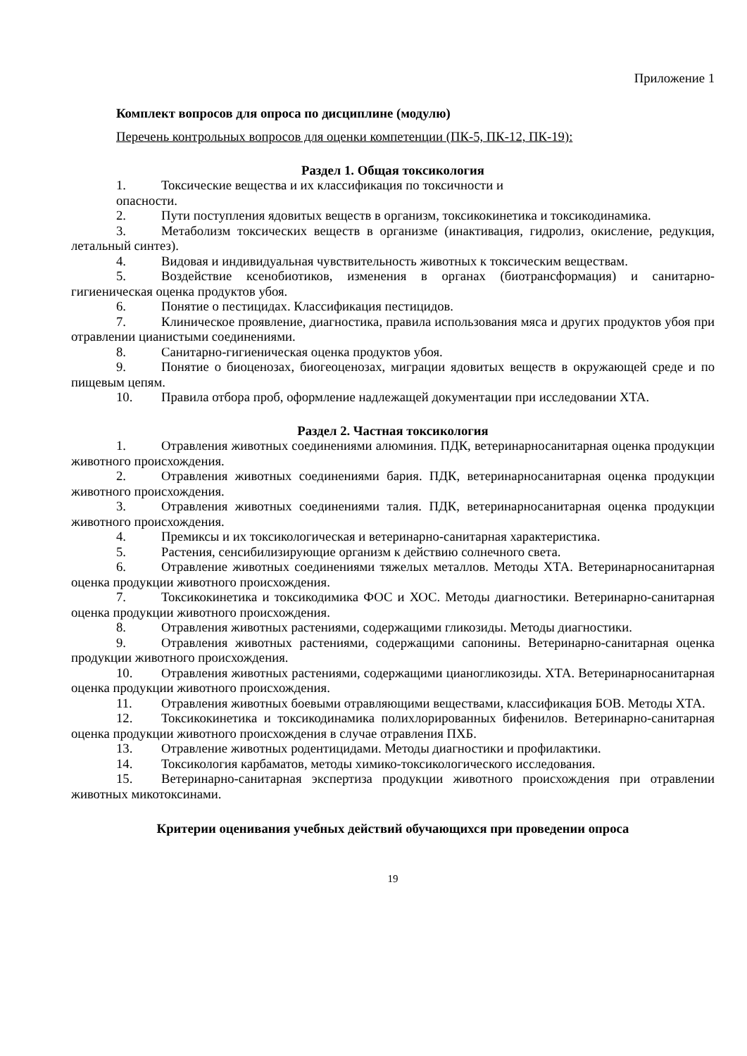Приложение 1
Комплект вопросов для опроса по дисциплине (модулю)
Перечень контрольных вопросов для оценки компетенции (ПК-5, ПК-12, ПК-19):
Раздел 1. Общая токсикология
1. Токсические вещества и их классификация по токсичности и
опасности.
2. Пути поступления ядовитых веществ в организм, токсикокинетика и токсикодинамика.
3. Метаболизм токсических веществ в организме (инактивация, гидролиз, окисление, редукция, летальный синтез).
4. Видовая и индивидуальная чувствительность животных к токсическим веществам.
5. Воздействие ксенобиотиков, изменения в органах (биотрансформация) и санитарно-гигиеническая оценка продуктов убоя.
6. Понятие о пестицидах. Классификация пестицидов.
7. Клиническое проявление, диагностика, правила использования мяса и других продуктов убоя при отравлении цианистыми соединениями.
8. Санитарно-гигиеническая оценка продуктов убоя.
9. Понятие о биоценозах, биогеоценозах, миграции ядовитых веществ в окружающей среде и по пищевым цепям.
10. Правила отбора проб, оформление надлежащей документации при исследовании ХТА.
Раздел 2. Частная токсикология
1. Отравления животных соединениями алюминия. ПДК, ветеринарносанитарная оценка продукции животного происхождения.
2. Отравления животных соединениями бария. ПДК, ветеринарносанитарная оценка продукции животного происхождения.
3. Отравления животных соединениями талия. ПДК, ветеринарносанитарная оценка продукции животного происхождения.
4. Премиксы и их токсикологическая и ветеринарно-санитарная характеристика.
5. Растения, сенсибилизирующие организм к действию солнечного света.
6. Отравление животных соединениями тяжелых металлов. Методы ХТА. Ветеринарносанитарная оценка продукции животного происхождения.
7. Токсикокинетика и токсикодимика ФОС и ХОС. Методы диагностики. Ветеринарно-санитарная оценка продукции животного происхождения.
8. Отравления животных растениями, содержащими гликозиды. Методы диагностики.
9. Отравления животных растениями, содержащими сапонины. Ветеринарно-санитарная оценка продукции животного происхождения.
10. Отравления животных растениями, содержащими цианогликозиды. ХТА. Ветеринарносанитарная оценка продукции животного происхождения.
11. Отравления животных боевыми отравляющими веществами, классификация БОВ. Методы ХТА.
12. Токсикокинетика и токсикодинамика полихлорированных бифенилов. Ветеринарно-санитарная оценка продукции животного происхождения в случае отравления ПХБ.
13. Отравление животных родентицидами. Методы диагностики и профилактики.
14. Токсикология карбаматов, методы химико-токсикологического исследования.
15. Ветеринарно-санитарная экспертиза продукции животного происхождения при отравлении животных микотоксинами.
Критерии оценивания учебных действий обучающихся при проведении опроса
19